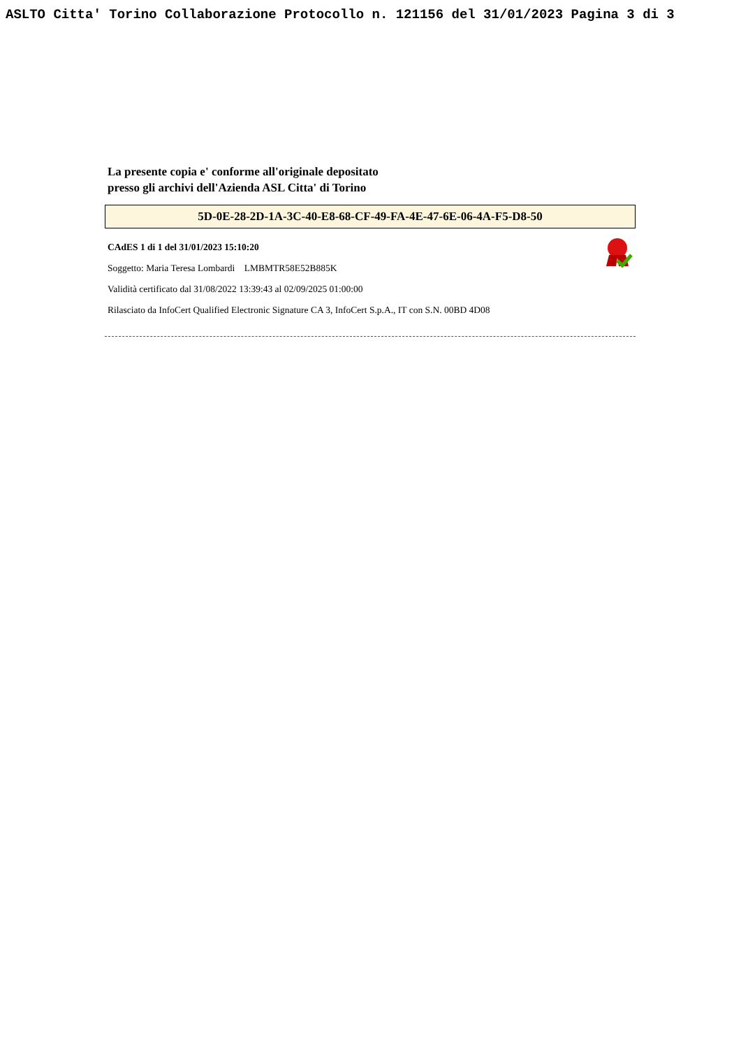ASLTO Citta' Torino Collaborazione Protocollo n. 121156 del 31/01/2023 Pagina 3 di 3
La presente copia e' conforme all'originale depositato
presso gli archivi dell'Azienda ASL Citta' di Torino
5D-0E-28-2D-1A-3C-40-E8-68-CF-49-FA-4E-47-6E-06-4A-F5-D8-50
CAdES 1 di 1 del 31/01/2023 15:10:20
Soggetto: Maria Teresa Lombardi LMBMTR58E52B885K
Validità certificato dal 31/08/2022 13:39:43 al 02/09/2025 01:00:00
Rilasciato da InfoCert Qualified Electronic Signature CA 3, InfoCert S.p.A., IT con S.N. 00BD 4D08